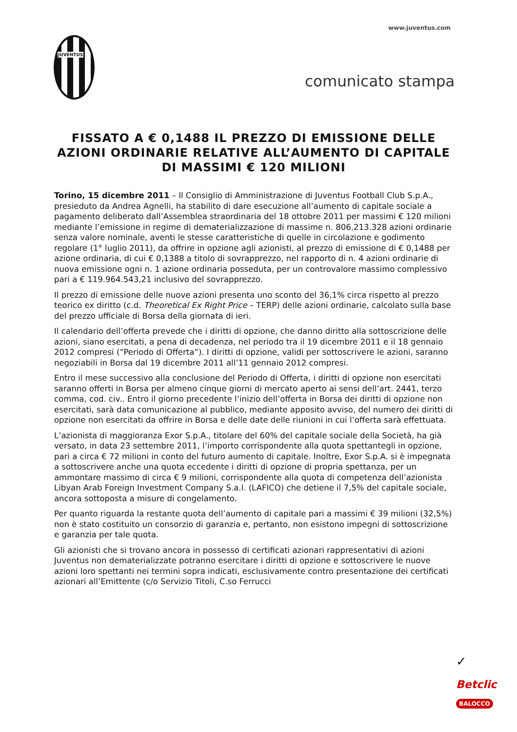www.juventus.com
JUVENTUS
comunicato stampa
FISSATO A € 0,1488 IL PREZZO DI EMISSIONE DELLE AZIONI ORDINARIE RELATIVE ALL’AUMENTO DI CAPITALE DI MASSIMI € 120 MILIONI
Torino, 15 dicembre 2011 – Il Consiglio di Amministrazione di Juventus Football Club S.p.A., presieduto da Andrea Agnelli, ha stabilito di dare esecuzione all’aumento di capitale sociale a pagamento deliberato dall’Assemblea straordinaria del 18 ottobre 2011 per massimi € 120 milioni mediante l’emissione in regime di dematerializzazione di massime n. 806.213.328 azioni ordinarie senza valore nominale, aventi le stesse caratteristiche di quelle in circolazione e godimento regolare (1° luglio 2011), da offrire in opzione agli azionisti, al prezzo di emissione di € 0,1488 per azione ordinaria, di cui € 0,1388 a titolo di sovrapprezzo, nel rapporto di n. 4 azioni ordinarie di nuova emissione ogni n. 1 azione ordinaria posseduta, per un controvalore massimo complessivo pari a € 119.964.543,21 inclusivo del sovrapprezzo.
Il prezzo di emissione delle nuove azioni presenta uno sconto del 36,1% circa rispetto al prezzo teorico ex diritto (c.d. Theoretical Ex Right Price – TERP) delle azioni ordinarie, calcolato sulla base del prezzo ufficiale di Borsa della giornata di ieri.
Il calendario dell’offerta prevede che i diritti di opzione, che danno diritto alla sottoscrizione delle azioni, siano esercitati, a pena di decadenza, nel periodo tra il 19 dicembre 2011 e il 18 gennaio 2012 compresi (“Periodo di Offerta”). I diritti di opzione, validi per sottoscrivere le azioni, saranno negoziabili in Borsa dal 19 dicembre 2011 all’11 gennaio 2012 compresi.
Entro il mese successivo alla conclusione del Periodo di Offerta, i diritti di opzione non esercitati saranno offerti in Borsa per almeno cinque giorni di mercato aperto ai sensi dell’art. 2441, terzo comma, cod. civ.. Entro il giorno precedente l’inizio dell’offerta in Borsa dei diritti di opzione non esercitati, sarà data comunicazione al pubblico, mediante apposito avviso, del numero dei diritti di opzione non esercitati da offrire in Borsa e delle date delle riunioni in cui l’offerta sarà effettuata.
L’azionista di maggioranza Exor S.p.A., titolare del 60% del capitale sociale della Società, ha già versato, in data 23 settembre 2011, l’importo corrispondente alla quota spettantegli in opzione, pari a circa € 72 milioni in conto del futuro aumento di capitale. Inoltre, Exor S.p.A. si è impegnata a sottoscrivere anche una quota eccedente i diritti di opzione di propria spettanza, per un ammontare massimo di circa € 9 milioni, corrispondente alla quota di competenza dell’azionista Libyan Arab Foreign Investment Company S.a.l. (LAFICO) che detiene il 7,5% del capitale sociale, ancora sottoposta a misure di congelamento.
Per quanto riguarda la restante quota dell’aumento di capitale pari a massimi € 39 milioni (32,5%) non è stato costituito un consorzio di garanzia e, pertanto, non esistono impegni di sottoscrizione e garanzia per tale quota.
Gli azionisti che si trovano ancora in possesso di certificati azionari rappresentativi di azioni Juventus non dematerializzate potranno esercitare i diritti di opzione e sottoscrivere le nuove azioni loro spettanti nei termini sopra indicati, esclusivamente contro presentazione dei certificati azionari all’Emittente (c/o Servizio Titoli, C.so Ferrucci
✓
Betclic
BALOCCO